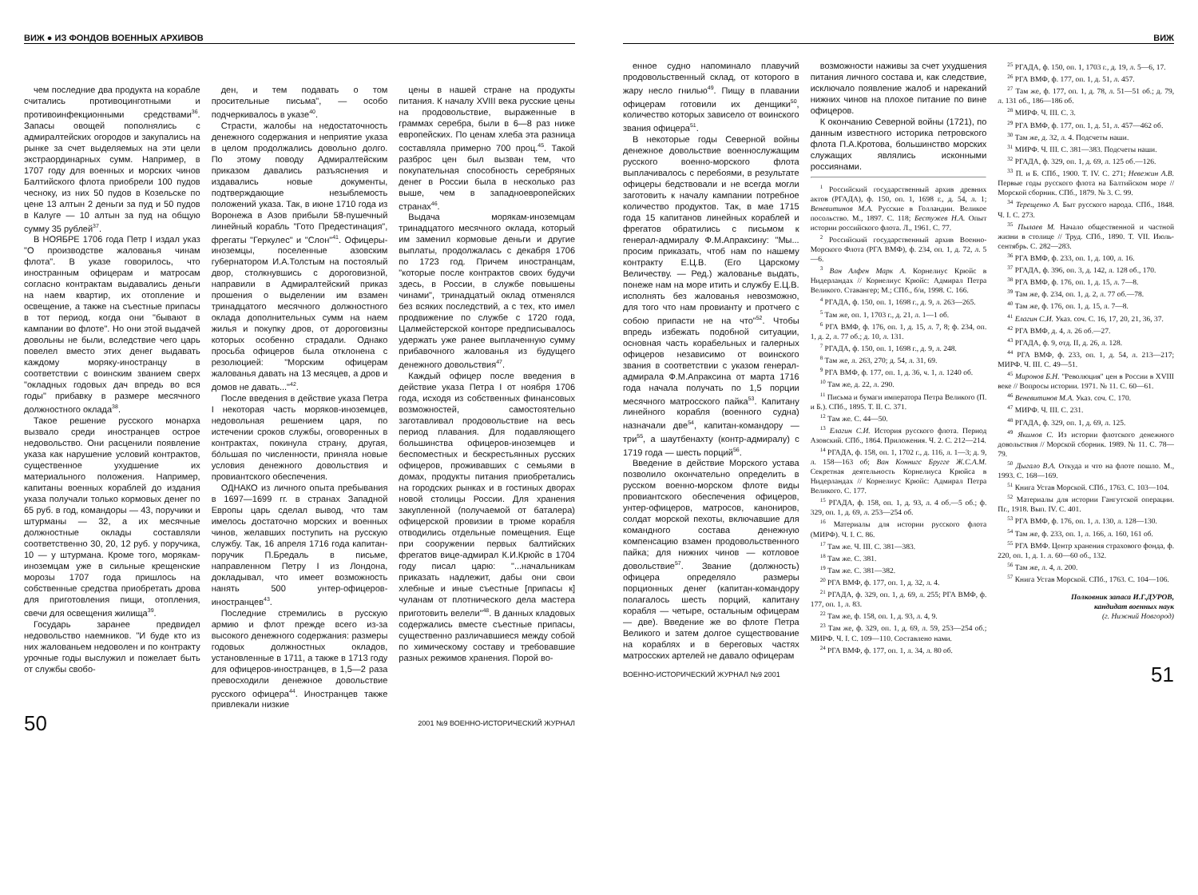ВИЖ ● ИЗ ФОНДОВ ВОЕННЫХ АРХИВОВ
чем последние два продукта на корабле считались противоцинготными и противоинфекционными средствами<sup>36</sup>. Запасы овощей пополнялись с адмиралтейских огородов и закупались на рынке за счет выделяемых на эти цели экстраординарных сумм. Например, в 1707 году для военных и морских чинов Балтийского флота приобрели 100 пудов чесноку, из них 50 пудов в Козельске по цене 13 алтын 2 деньги за пуд и 50 пудов в Калуге — 10 алтын за пуд на общую сумму 35 рублей<sup>37</sup>.
В НОЯБРЕ 1706 года Петр I издал указ "О производстве жалованья чинам флота". В указе говорилось, что иностранным офицерам и матросам согласно контрактам выдавались деньги на наем квартир, их отопление и освещение, а также на съестные припасы в тот период, когда они "бывают в кампании во флоте". Но они этой выдачей довольны не были, вследствие чего царь повелел вместо этих денег выдавать каждому моряку-иностранцу в соответствии с воинским званием сверх "окладных годовых дач впредь во вся годы" прибавку в размере месячного должностного оклада<sup>38</sup>.
Такое решение русского монарха вызвало среди иностранцев острое недовольство. Они расценили появление указа как нарушение условий контрактов, существенное ухудшение их материального положения. Например, капитаны военных кораблей до издания указа получали только кормовых денег по 65 руб. в год, командоры — 43, поручики и штурманы — 32, а их месячные должностные оклады составляли соответственно 30, 20, 12 руб. у поручика, 10 — у штурмана. Кроме того, морякам-иноземцам уже в сильные крещенские морозы 1707 года пришлось на собственные средства приобретать дрова для приготовления пищи, отопления, свечи для освещения жилища<sup>39</sup>.
Государь заранее предвидел недовольство наемников. "И буде кто из них жалованьем недоволен и по контракту урочные годы выслужил и пожелает быть от службы свобо-
ден, и тем подавать о том просительные письма", — особо подчеркивалось в указе<sup>40</sup>.
Страсти, жалобы на недостаточность денежного содержания и неприятие указа в целом продолжались довольно долго. По этому поводу Адмиралтейским приказом давались разъяснения и издавались новые документы, подтверждающие незыблемость положений указа. Так, в июне 1710 года из Воронежа в Азов прибыли 58-пушечный линейный корабль "Гото Предестинация", фрегаты "Геркулес" и "Слон"<sup>41</sup>. Офицеры-иноземцы, поселенные азовским губернатором И.А.Толстым на постоялый двор, столкнувшись с дороговизной, направили в Адмиралтейский приказ прошения о выделении им взамен тринадцатого месячного должностного оклада дополнительных сумм на наем жилья и покупку дров, от дороговизны которых особенно страдали. Однако просьба офицеров была отклонена с резолюцией: "Морским офицерам жалованья давать на 13 месяцев, а дров и домов не давать..."<sup>42</sup>.
После введения в действие указа Петра I некоторая часть моряков-иноземцев, недовольная решением царя, по истечении сроков службы, оговоренных в контрактах, покинула страну, другая, бо́льшая по численности, приняла новые условия денежного довольствия и провиантского обеспечения.
ОДНАКО из личного опыта пребывания в 1697—1699 гг. в странах Западной Европы царь сделал вывод, что там имелось достаточно морских и военных чинов, желавших поступить на русскую службу. Так, 16 апреля 1716 года капитан-поручик П.Бредаль в письме, направленном Петру I из Лондона, докладывал, что имеет возможность нанять 500 унтер-офицеров-иностранцев<sup>43</sup>.
Последние стремились в русскую армию и флот прежде всего из-за высокого денежного содержания: размеры годовых должностных окладов, установленные в 1711, а также в 1713 году для офицеров-иностранцев, в 1,5—2 раза превосходили денежное довольствие русского офицера<sup>44</sup>. Иностранцев также привлекали низкие
цены в нашей стране на продукты питания. К началу XVIII века русские цены на продовольствие, выраженные в граммах серебра, были в 6—8 раз ниже европейских. По ценам хлеба эта разница составляла примерно 700 проц.<sup>45</sup>. Такой разброс цен был вызван тем, что покупательная способность серебряных денег в России была в несколько раз выше, чем в западноевропейских странах<sup>46</sup>.
Выдача морякам-иноземцам тринадцатого месячного оклада, который им заменил кормовые деньги и другие выплаты, продолжалась с декабря 1706 по 1723 год. Причем иностранцам, "которые после контрактов своих будучи здесь, в России, в службе повышены чинами", тринадцатый оклад отменялся без всяких последствий, а с тех, кто имел продвижение по службе с 1720 года, Цалмейстерской конторе предписывалось удержать уже ранее выплаченную сумму прибавочного жалованья из будущего денежного довольствия<sup>47</sup>.
Каждый офицер после введения в действие указа Петра I от ноября 1706 года, исходя из собственных финансовых возможностей, самостоятельно заготавливал продовольствие на весь период плавания. Для подавляющего большинства офицеров-иноземцев и беспоместных и бескрестьянных русских офицеров, проживавших с семьями в домах, продукты питания приобретались на городских рынках и в гостиных дворах новой столицы России. Для хранения закупленной (получаемой от баталера) офицерской провизии в трюме корабля отводились отдельные помещения. Еще при сооружении первых балтийских фрегатов вице-адмирал К.И.Крюйс в 1704 году писал царю: "...начальникам приказать надлежит, дабы они свои хлебные и иные съестные [припасы к] чуланам от плотнического дела мастера приготовить велели"<sup>48</sup>. В данных кладовых содержались вместе съестные припасы, существенно различавшиеся между собой по химическому составу и требовавшие разных режимов хранения. Порой во-
50 2001 №9 ВОЕННО-ИСТОРИЧЕСКИЙ ЖУРНАЛ
ВИЖ
енное судно напоминало плавучий продовольственный склад, от которого в жару несло гнилью<sup>49</sup>. Пищу в плавании офицерам готовили их денщики<sup>50</sup>, количество которых зависело от воинского звания офицера<sup>51</sup>.
В некоторые годы Северной войны денежное довольствие военнослужащим русского военно-морского флота выплачивалось с перебоями, в результате офицеры бедствовали и не всегда могли заготовить к началу кампании потребное количество продуктов. Так, в мае 1715 года 15 капитанов линейных кораблей и фрегатов обратились с письмом к генерал-адмиралу Ф.М.Апраксину: "Мы... просим приказать, чтоб нам по нашему контракту Е.Ц.В. (Его Царскому Величеству. — Ред.) жалованье выдать, понеже нам на море итить и службу Е.Ц.В. исполнять без жалованья невозможно, для того что нам провианту и протчего с собою припасти не на что"<sup>52</sup>. Чтобы впредь избежать подобной ситуации, основная часть корабельных и галерных офицеров независимо от воинского звания в соответствии с указом генерал-адмирала Ф.М.Апраксина от марта 1716 года начала получать по 1,5 порции месячного матросского пайка<sup>53</sup>. Капитану линейного корабля (военного судна) назначали две<sup>54</sup>, капитан-командору — три<sup>55</sup>, а шаутбенахту (контр-адмиралу) с 1719 года — шесть порций<sup>56</sup>.
Введение в действие Морского устава позволило окончательно определить в русском военно-морском флоте виды провиантского обеспечения офицеров, унтер-офицеров, матросов, канониров, солдат морской пехоты, включавшие для командного состава денежную компенсацию взамен продовольственного пайка; для нижних чинов — котловое довольствие<sup>57</sup>. Звание (должность) офицера определяло размеры порционных денег (капитан-командору полагалось шесть порций, капитану корабля — четыре, остальным офицерам — две). Введение же во флоте Петра Великого и затем долгое существование на кораблях и в береговых частях матросских артелей не давало офицерам
возможности наживы за счет ухудшения питания личного состава и, как следствие, исключало появление жалоб и нареканий нижних чинов на плохое питание по вине офицеров.
К окончанию Северной войны (1721), по данным известного историка петровского флота П.А.Кротова, большинство морских служащих являлись исконными россиянами.
<sup>1</sup> Российский государственный архив древних актов (РГАДА), ф. 150, оп. 1, 1698 г., д. 54, л. 1; Веневитинов М.А. Русские в Голландии. Великое посольство. М., 1897. С. 118; Бестужев Н.А. Опыт истории российского флота. Л., 1961. С. 77.
<sup>2</sup> Российский государственный архив Военно-Морского Флота (РГА ВМФ), ф. 234, оп. 1, д. 72, л. 5—6.
<sup>3</sup> Ван Алфен Марк А. Корнелиус Крюйс в Нидерландах // Корнелиус Крюйс: Адмирал Петра Великого. Ставангер; М.; СПб., б/и, 1998. С. 166.
<sup>4</sup> РГАДА, ф. 150, оп. 1, 1698 г., д. 9, л. 263—265.
<sup>5</sup> Там же, оп. 1, 1703 г., д. 21, л. 1—1 об.
<sup>6</sup> РГА ВМФ, ф. 176, оп. 1, д. 15, л. 7, 8; ф. 234, оп. 1, д. 2, л. 77 об.; д. 10, л. 131.
<sup>7</sup> РГАДА, ф. 150, оп. 1, 1698 г., д. 9, л. 248.
<sup>8</sup> Там же, л. 263, 270; д. 54, л. 31, 69.
<sup>9</sup> РГА ВМФ, ф. 177, оп. 1, д. 36, ч. 1, л. 1240 об.
<sup>10</sup> Там же, д. 22, л. 290.
<sup>11</sup> Письма и бумаги императора Петра Великого (П. и Б.). СПб., 1895. Т. II. С. 371.
<sup>12</sup> Там же. С. 44—50.
<sup>13</sup> Елагин С.И. История русского флота. Период Азовский. СПб., 1864. Приложения. Ч. 2. С. 212—214.
<sup>14</sup> РГАДА, ф. 158, оп. 1, 1702 г., д. 116, л. 1—3; д. 9, л. 158—163 об; Ван Коннигс Бругге Ж.С.А.М. Секретная деятельность Корнелиуса Крюйса в Нидерландах // Корнелиус Крюйс: Адмирал Петра Великого. С. 177.
<sup>15</sup> РГАДА, ф. 158, оп. 1, д. 93, л. 4 об.—5 об.; ф. 329, оп. 1, д. 69, л. 253—254 об.
<sup>16</sup> Материалы для истории русского флота (МИРФ). Ч. I. С. 86.
<sup>17</sup> Там же. Ч. III. С. 381—383.
<sup>18</sup> Там же. С. 381.
<sup>19</sup> Там же. С. 381—382.
<sup>20</sup> РГА ВМФ, ф. 177, оп. 1, д. 32, л. 4.
<sup>21</sup> РГАДА, ф. 329, оп. 1, д. 69, л. 255; РГА ВМФ, ф. 177, оп. 1, л. 83.
<sup>22</sup> Там же, ф. 158, оп. 1, д. 93, л. 4, 9.
<sup>23</sup> Там же, ф. 329, оп. 1, д. 69, л. 59, 253—254 об.; МИРФ. Ч. I. С. 109—110. Составлено нами.
<sup>24</sup> РГА ВМФ, ф. 177, оп. 1, л. 34, л. 80 об.
<sup>25</sup> РГАДА, ф. 150, оп. 1, 1703 г., д. 19, л. 5—6, 17.
<sup>26</sup> РГА ВМФ, ф. 177, оп. 1, д. 51, л. 457.
<sup>27</sup> Там же, ф. 177, оп. 1, д. 78, л. 51—51 об.; д. 79, л. 131 об., 186—186 об.
<sup>28</sup> МИРФ. Ч. III. С. 3.
<sup>29</sup> РГА ВМФ, ф. 177, оп. 1, д. 51, л. 457—462 об.
<sup>30</sup> Там же, д. 32, л. 4. Подсчеты наши.
<sup>31</sup> МИРФ. Ч. III. С. 381—383. Подсчеты наши.
<sup>32</sup> РГАДА, ф. 329, оп. 1, д. 69, л. 125 об.—126.
<sup>33</sup> П. и Б. СПб., 1900. Т. IV. С. 271; Невежин А.В. Первые годы русского флота на Балтийском море // Морской сборник. СПб., 1879. № 3. С. 99.
<sup>34</sup> Терещенко А. Быт русского народа. СПб., 1848. Ч. I. С. 273.
<sup>35</sup> Пылаев М. Начало общественной и частной жизни в столице // Труд. СПб., 1890. Т. VII. Июль-сентябрь. С. 282—283.
<sup>36</sup> РГА ВМФ, ф. 233, оп. 1, д. 100, л. 16.
<sup>37</sup> РГАДА, ф. 396, оп. 3, д. 142, л. 128 об., 170.
<sup>38</sup> РГА ВМФ, ф. 176, оп. 1, д. 15, л. 7—8.
<sup>39</sup> Там же, ф. 234, оп. 1, д. 2, л. 77 об.—78.
<sup>40</sup> Там же, ф. 176, оп. 1, д. 15, л. 7—8.
<sup>41</sup> Елагин С.И. Указ. соч. С. 16, 17, 20, 21, 36, 37.
<sup>42</sup> РГА ВМФ, д. 4, л. 26 об.—27.
<sup>43</sup> РГАДА, ф. 9, отд. II, д. 26, л. 128.
<sup>44</sup> РГА ВМФ, ф. 233, оп. 1, д. 54, л. 213—217; МИРФ. Ч. III. С. 49—51.
<sup>45</sup> Миронов Б.Н. "Революция" цен в России в XVIII веке // Вопросы истории. 1971. № 11. С. 60—61.
<sup>46</sup> Веневитинов М.А. Указ. соч. С. 170.
<sup>47</sup> МИРФ. Ч. III. С. 231.
<sup>48</sup> РГАДА, ф. 329, оп. 1, д. 69, л. 125.
<sup>49</sup> Якимов С. Из истории флотского денежного довольствия // Морской сборник. 1989. № 11. С. 78—79.
<sup>50</sup> Дыгало В.А. Откуда и что на флоте пошло. М., 1993. С. 168—169.
<sup>51</sup> Книга Устав Морской. СПб., 1763. С. 103—104.
<sup>52</sup> Материалы для истории Гангутской операции. Пг., 1918. Вып. IV. С. 401.
<sup>53</sup> РГА ВМФ, ф. 176, оп. 1, л. 130, л. 128—130.
<sup>54</sup> Там же, ф. 233, оп. 1, л. 166, л. 160, 161 об.
<sup>55</sup> РГА ВМФ. Центр хранения страхового фонда, ф. 220, оп. 1, д. 1. л. 60—60 об., 132.
<sup>56</sup> Там же, л. 4, л. 200.
<sup>57</sup> Книга Устав Морской. СПб., 1763. С. 104—106.
Полковник запаса И.Г.ДУРОВ,
кандидат военных наук
(г. Нижний Новгород)
ВОЕННО-ИСТОРИЧЕСКИЙ ЖУРНАЛ №9 2001 51